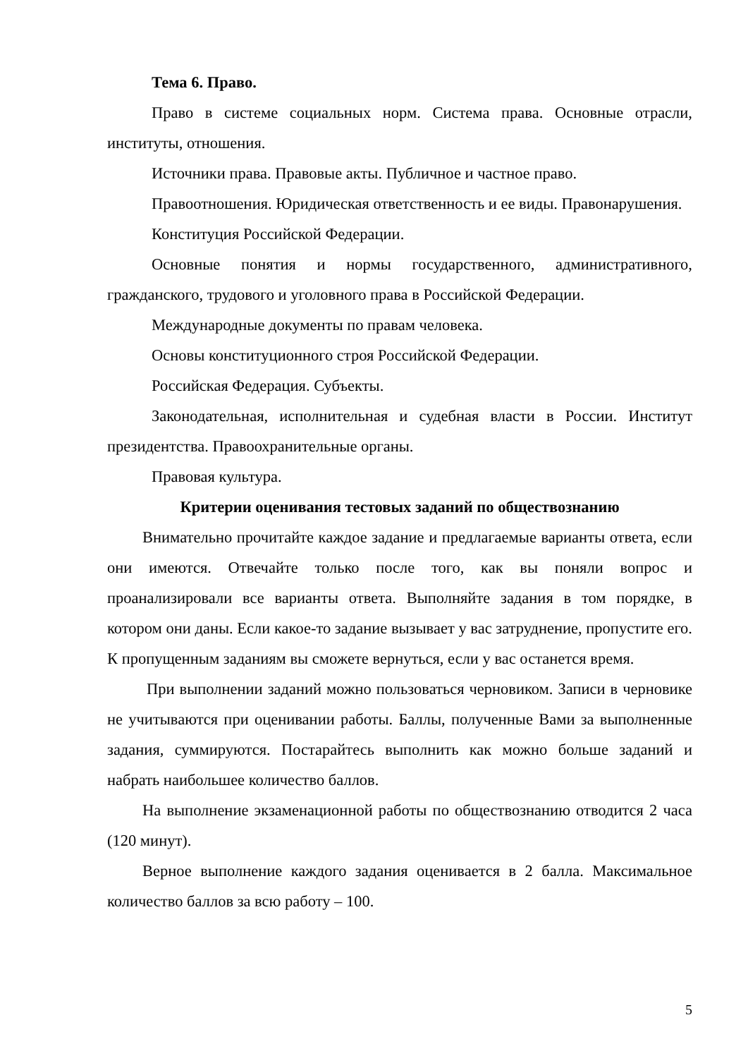Тема 6. Право.
Право в системе социальных норм. Система права. Основные отрасли, институты, отношения.
Источники права. Правовые акты. Публичное и частное право.
Правоотношения. Юридическая ответственность и ее виды. Правонарушения.
Конституция Российской Федерации.
Основные понятия и нормы государственного, административного, гражданского, трудового и уголовного права в Российской Федерации.
Международные документы по правам человека.
Основы конституционного строя Российской Федерации.
Российская Федерация. Субъекты.
Законодательная, исполнительная и судебная власти в России. Институт президентства. Правоохранительные органы.
Правовая культура.
Критерии оценивания тестовых заданий по обществознанию
Внимательно прочитайте каждое задание и предлагаемые варианты ответа, если они имеются. Отвечайте только после того, как вы поняли вопрос и проанализировали все варианты ответа. Выполняйте задания в том порядке, в котором они даны. Если какое-то задание вызывает у вас затруднение, пропустите его. К пропущенным заданиям вы сможете вернуться, если у вас останется время.
При выполнении заданий можно пользоваться черновиком. Записи в черновике не учитываются при оценивании работы. Баллы, полученные Вами за выполненные задания, суммируются. Постарайтесь выполнить как можно больше заданий и набрать наибольшее количество баллов.
На выполнение экзаменационной работы по обществознанию отводится 2 часа (120 минут).
Верное выполнение каждого задания оценивается в 2 балла. Максимальное количество баллов за всю работу – 100.
5